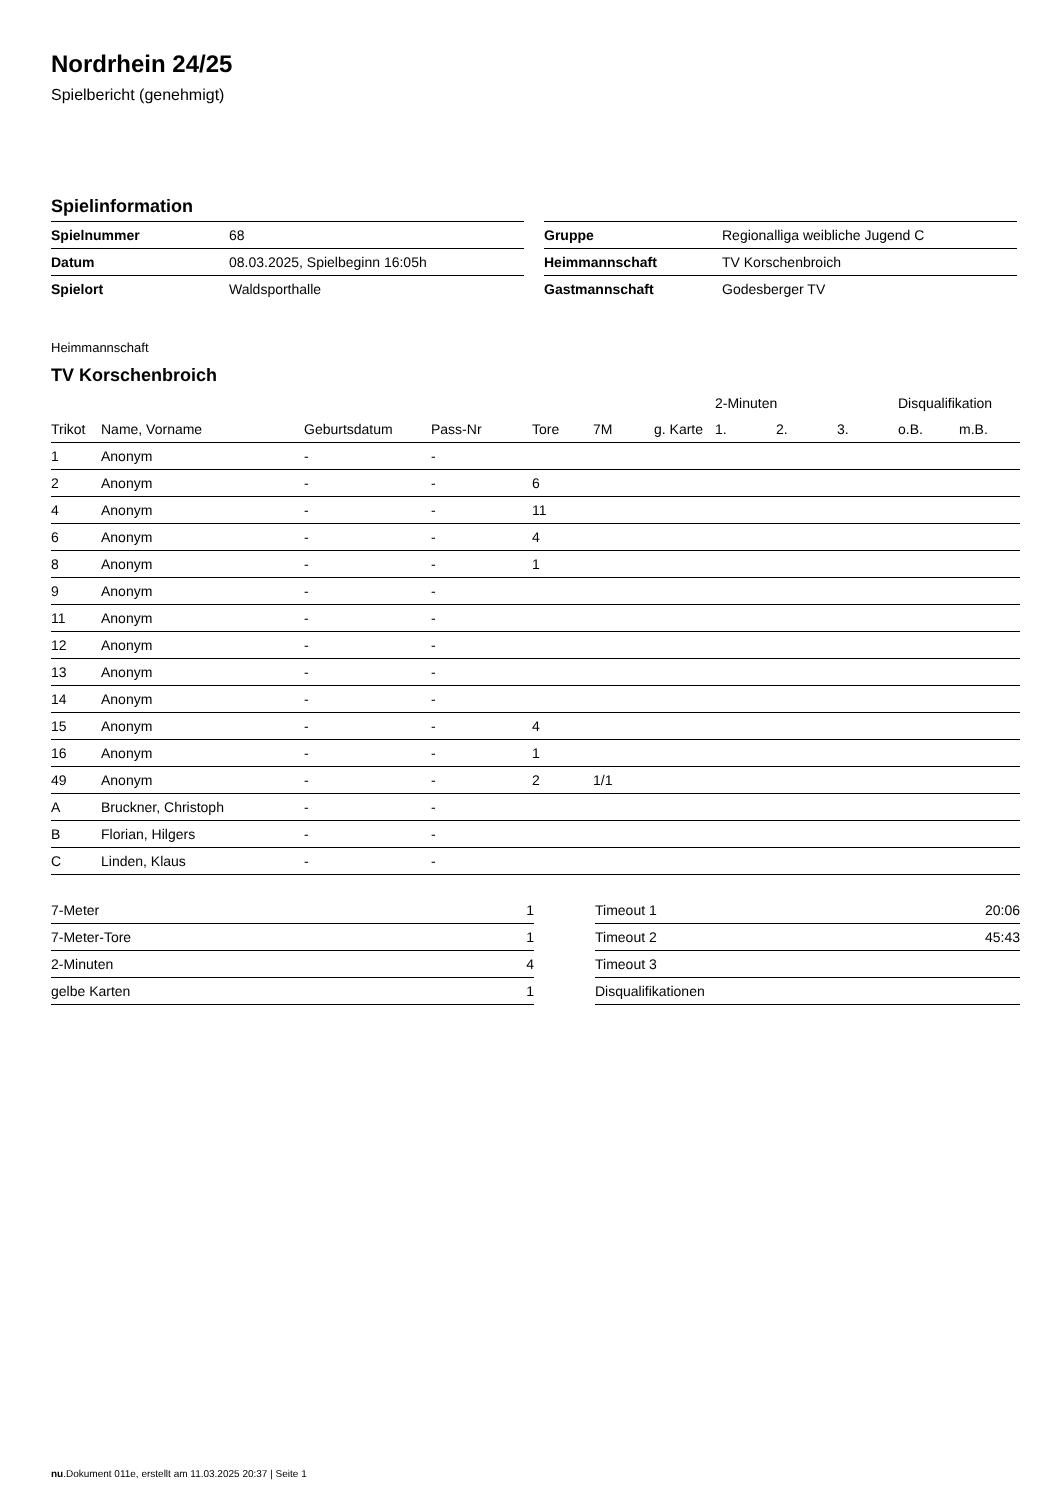Nordrhein 24/25
Spielbericht (genehmigt)
Spielinformation
| Spielnummer | 68 |
| Datum | 08.03.2025, Spielbeginn 16:05h |
| Spielort | Waldsporthalle |
| Gruppe | Regionalliga weibliche Jugend C |
| Heimmannschaft | TV Korschenbroich |
| Gastmannschaft | Godesberger TV |
Heimmannschaft
TV Korschenbroich
| | | | | | | | 2-Minuten | | | Disqualifikation | |
| --- | --- | --- | --- | --- | --- | --- | --- | --- | --- | --- | --- |
| Trikot | Name, Vorname | Geburtsdatum | Pass-Nr | Tore | 7M | g. Karte | 1. | 2. | 3. | o.B. | m.B. |
| 1 | Anonym | - | - | | | | | | | | |
| 2 | Anonym | - | - | 6 | | | | | | | |
| 4 | Anonym | - | - | 11 | | | | | | | |
| 6 | Anonym | - | - | 4 | | | | | | | |
| 8 | Anonym | - | - | 1 | | | | | | | |
| 9 | Anonym | - | - | | | | | | | | |
| 11 | Anonym | - | - | | | | | | | | |
| 12 | Anonym | - | - | | | | | | | | |
| 13 | Anonym | - | - | | | | | | | | |
| 14 | Anonym | - | - | | | | | | | | |
| 15 | Anonym | - | - | 4 | | | | | | | |
| 16 | Anonym | - | - | 1 | | | | | | | |
| 49 | Anonym | - | - | 2 | 1/1 | | | | | | |
| A | Bruckner, Christoph | - | - | | | | | | | | |
| B | Florian, Hilgers | - | - | | | | | | | | |
| C | Linden, Klaus | - | - | | | | | | | | |
| 7-Meter | 1 |
| 7-Meter-Tore | 1 |
| 2-Minuten | 4 |
| gelbe Karten | 1 |
| Timeout 1 | 20:06 |
| Timeout 2 | 45:43 |
| Timeout 3 | |
| Disqualifikationen | |
nu.Dokument 011e, erstellt am 11.03.2025 20:37 | Seite 1